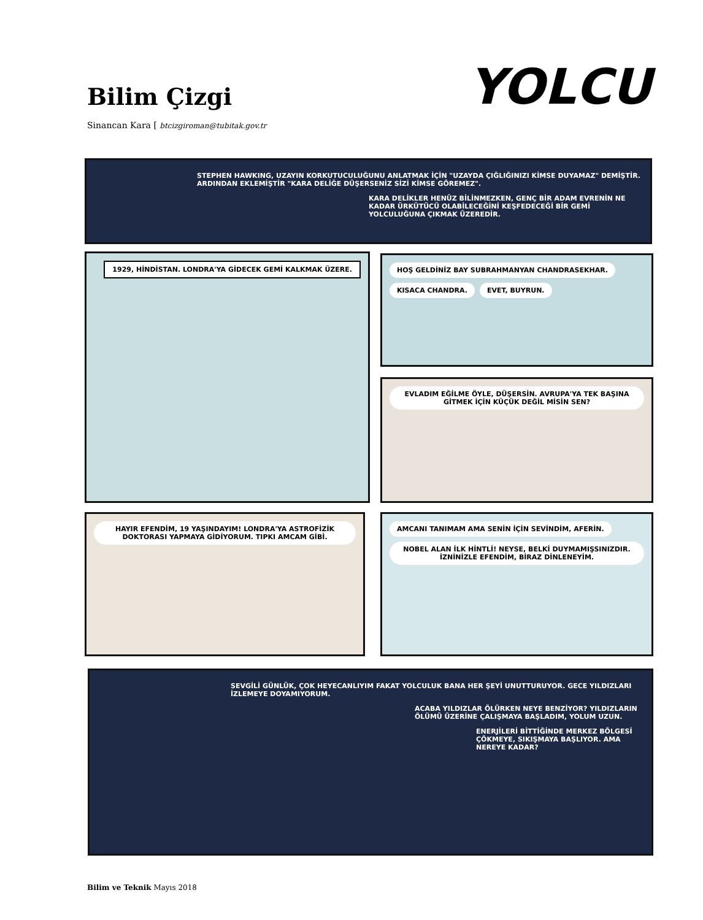Bilim Çizgi
Sinancan Kara [ btcizgiroman@tubitak.gov.tr
YOLCU
STEPHEN HAWKING, UZAYIN KORKUTUCULUĞUNU ANLATMAK İÇİN "UZAYDA ÇIĞLIĞINIZI KİMSE DUYAMAZ" DEMİŞTİR. ARDINDAN EKLEMİŞTİR "KARA DELİĞE DÜŞERSENİZ SİZİ KİMSE GÖREMEZ".
KARA DELİKLER HENÜZ BİLİNMEZKEN, GENÇ BİR ADAM EVRENİN NE KADAR ÜRKÜTÜCÜ OLABİLECEĞİNİ KEŞFEDECEĞİ BİR GEMİ YOLCULUĞUNA ÇIKMAK ÜZEREDİR.
1929, HİNDİSTAN. LONDRA'YA GİDECEK GEMİ KALKMAK ÜZERE.
HOŞ GELDİNİZ BAY SUBRAHMANYAN CHANDRASEKHAR.
KISACA CHANDRA. EVET, BUYRUN.
EVLADIM EĞİLME ÖYLE, DÜŞERSİN. AVRUPA'YA TEK BAŞINA GİTMEK İÇİN KÜÇÜK DEĞİL MİSİN SEN?
HAYIR EFENDİM, 19 YAŞINDAYIM! LONDRA'YA ASTROFİZİK DOKTORASI YAPMAYA GİDİYORUM. TIPKI AMCAM GİBİ.
AMCANI TANIMAM AMA SENİN İÇİN SEVİNDİM, AFERİN.
NOBEL ALAN İLK HİNTLİ! NEYSE, BELKİ DUYMAMIŞSINIZDIR. İZNİNİZLE EFENDİM, BİRAZ DİNLENEYİM.
SEVGİLİ GÜNLÜK, ÇOK HEYECANLIYIM FAKAT YOLCULUK BANA HER ŞEYİ UNUTTURUYOR. GECE YILDIZLARI İZLEMEYE DOYAMIYORUM.
ACABA YILDIZLAR ÖLÜRKEN NEYE BENZİYOR? YILDIZLARIN ÖLÜMÜ ÜZERİNE ÇALIŞMAYA BAŞLADIM, YOLUM UZUN.
ENERJİLERİ BİTTİĞİNDE MERKEZ BÖLGESİ ÇÖKMEYE, SIKIŞMAYA BAŞLIYOR. AMA NEREYE KADAR?
Bilim ve Teknik Mayıs 2018